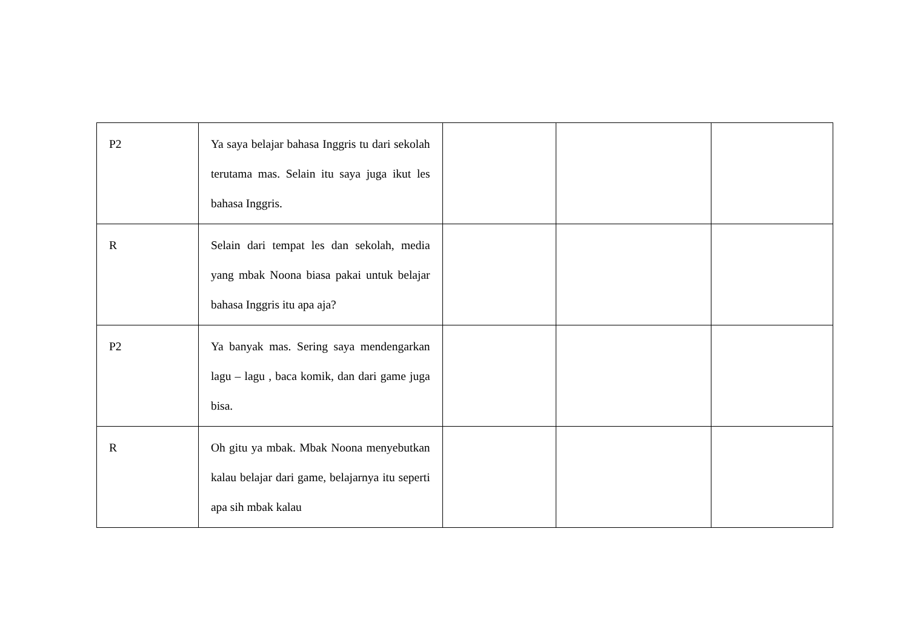| P2 | Ya saya belajar bahasa Inggris tu dari sekolah terutama mas. Selain itu saya juga ikut les bahasa Inggris. | | | |
| R | Selain dari tempat les dan sekolah, media yang mbak Noona biasa pakai untuk belajar bahasa Inggris itu apa aja? | | | |
| P2 | Ya banyak mas. Sering saya mendengarkan lagu – lagu , baca komik, dan dari game juga bisa. | | | |
| R | Oh gitu ya mbak. Mbak Noona menyebutkan kalau belajar dari game, belajarnya itu seperti apa sih mbak kalau | | | |